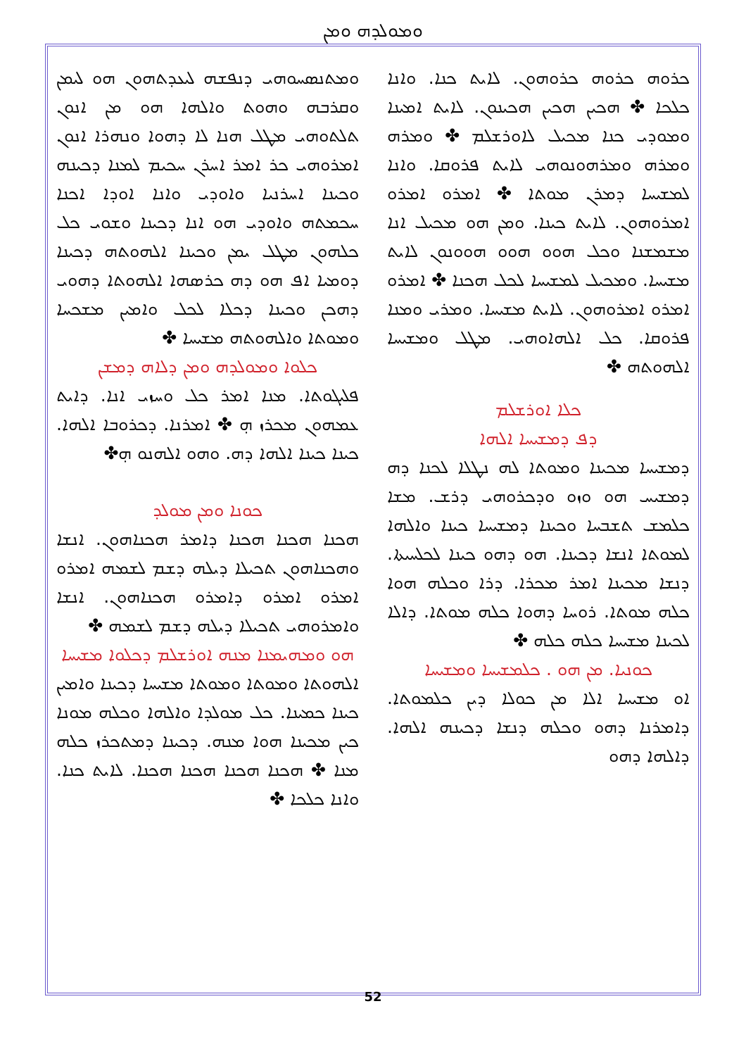ܘܡܘܠܕܗ ܘܡܢ
ܘܡܬܢܣܚܘܗܝ ܕܢܦܫܗ ܠܝܥܕܬܗܘܢ ܗܘ ܠܝܡܢ ܘܩܪܒܗ ܘܗܘܬ ܘܐܠܗܐ ܗܘ ܡܢ ܐܢܘܢ ܬܠܬܘܗܝ ܡܛܠ ܗܢܐ ܠܐ ܕܗܘܐ ܘܢܗܪܐ ܐܢܘܢ ܐܡܪܘܗܝ ܟܪ ܐܡܪ ܐܚܪܢ ܚܟܝܡ ܠܡܢܐ ܕܟܝܢܗ ܘܟܝܢܐ ܐܚܪܢܝܐ ܘܐܘܕܝ ܘܐܢܐ ܐܘܕܐ ܐܟܢܐ ܚܟܡܬܗ ܘܐܘܕܝ ܗܘ ܐܢܐ ܕܟܝܢܐ ܘܫܘܝ ܟܠ ܟܠܗܘܢ ܡܛܠ ܝܡܢ ܘܟܝܢܐ ܐܠܗܘܬܗ ܕܟܝܢܐ ܕܘܡܝܐ ܐܦ ܗܘ ܕܗ ܟܪܣܗܐ ܐܠܗܘܬܐ ܕܗܘܝ ܕܗܟܢ ܘܟܝܢܐ ܕܟܠܐ ܠܟܠ ܘܐܡܝܢ ܡܫܟܚܐ ܘܡܘܬܐ ܘܐܠܗܘܬܗ ܡܫܝܚܐ ✤
ܟܠܘܐ ܘܡܘܠܕܗ ܘܡܢ ܕܠܐܗ ܕܡܫܢ
ܦܠܝܓܘܬܐ. ܡܢܐ ܐܡܪ ܟܠ ܘܚܙܝ ܐܢܐ. ܕܐܝܬ ܥܡܗܘܢ ܡܟܪܙ ܗ̣ ✤ ܐܡܪܢܐ. ܕܟܪܘܒܐ ܐܠܗܐ. ܟܝܢܐ ܟܝܢܐ ܐܠܗܐ ܕܗ. ܘܗܘ ܐܠܗܢܘ ܗ̣✤
ܟܘܢܐ ܘܡܢ ܡܘܠܕ
ܗܟܢܐ ܗܟܢܐ ܗܟܢܐ ܕܐܡܪ ܗܟܢܐܗܘܢ. ܐܢܫܐ ܘܗܟܢܐܗܘܢ ܬܟܝܠܐ ܕܝܠܗ ܕܫܡ ܠܫܡܗ ܐܡܪܘ ܐܡܪܘ ܐܡܪܘ ܕܐܡܪܘ ܗܟܢܐܗܘܢ. ܐܢܫܐ ܘܐܡܪܘܗܝ ܬܟܝܠܐ ܕܝܠܗ ܕܫܡ ܠܫܡܗ ✤
ܗܘ ܘܡܗܝܡܢܐ ܡܢܗ ܐܘܪܫܠܡ ܕܟܠܘܐ ܡܫܝܚܐ
ܐܠܗܘܬܐ ܘܡܘܬܐ ܘܡܘܬܐ ܡܫܝܚܐ ܕܟܝܢܐ ܘܐܡܝܢ ܟܝܢܐ ܟܡܝܢܐ. ܟܠ ܡܘܠܕܐ ܘܐܠܗܐ ܘܟܠܗ ܡܘܢܐ ܟܝܢ ܡܟܝܢܐ ܗܘܐ ܡܢܗ. ܕܟܝܢܐ ܕܡܬܟܪܙ ܟܠܗ ܡܢܐ ✤ ܗܟܢܐ ܗܟܢܐ ܗܟܢܐ ܗܟܢܐ. ܠܐܝܬ ܟܢܐ. ܘܐܢܐ ܟܠܟܐ ✤
ܟܪܘܗ ܟܪܘܗ ܟܪܘܗܘܢ. ܠܐܝܬ ܟܢܐ. ܘܐܢܐ ܟܠܟܐ ✤ ܗܟܝܢ ܗܟܝܢ ܗܟܝܢܘܢ. ܠܐܝܬ ܐܡܝܢܐ ܘܡܘܕܝ ܟܢܐ ܡܟܝܠ ܠܐܘܪܫܠܡ ✤ ܘܡܪܗ ܘܡܪܗ ܘܡܪܗܘܢܘܗܝ ܠܐܝܬ ܦܪܘܩܐ. ܘܐܢܐ ܠܡܫܝܚܐ ܕܡܪܢ ܡܘܬܐ ✤ ܐܡܪܘ ܐܡܪܘ ܐܡܪܘܗܘܢ. ܠܐܝܬ ܟܝܢܐ. ܘܡܢ ܗܘ ܡܟܝܠ ܐܢܐ ܡܫܡܫܢܐ ܘܟܠ ܗܘܘ ܗܘܘ ܗܘܘܢܘܢ ܠܐܝܬ ܡܫܝܚܐ. ܘܡܟܝܠ ܠܡܫܝܚܐ ܠܟܠ ܗܟܢܐ ✤ ܐܡܪܘ ܐܡܪܘ ܐܡܪܘܗܘܢ. ܠܐܝܬ ܡܫܝܚܐ. ܘܡܪܝ ܘܡܢܐ ܦܪܘܩܐ. ܟܠ ܐܠܗܐܘܗܝ. ܡܛܠ ܘܡܫܝܚܐ ܐܠܗܘܬܗ ✤
ܟܠܐ ܐܘܪܫܠܡ
ܕܦ ܕܡܫܝܚܐ ܐܠܗܐ
ܕܡܫܝܚܐ ܡܟܝܢܐ ܘܡܘܬܐ ܠܗ ܢܛܠܐ ܠܟܢܐ ܕܗ ܕܡܫܝܚ ܗܘ ܘܙܘ ܘܕܟܪܘܗܝ ܕܪܫ. ܡܫܐ ܟܠܡܫ ܬܫܒܚܐ ܘܟܝܢܐ ܕܡܫܝܚܐ ܟܝܢܐ ܘܐܠܗܐ ܠܡܘܬܐ ܐܢܫܐ ܕܟܝܢܐ. ܗܘ ܕܗܘ ܟܝܢܐ ܠܟܠܚܝܬܐ. ܕܢܫܐ ܡܟܝܢܐ ܐܡܪ ܡܟܪܐ. ܕܪܐ ܘܟܠܗ ܗܘܐ ܟܠܗ ܡܘܬܐ. ܪܘܚܐ ܕܗܘܐ ܟܠܗ ܡܘܬܐ. ܕܐܠܐ ܠܟܝܢܐ ܡܫܝܚܐ ܟܠܗ ܟܠܗ ✤
ܟܘܢܝܐ. ܡܢ ܗܘ . ܟܠܡܫܝܚܐ ܘܡܫܝܚܐ
ܐܘ ܡܫܝܚܐ ܐܠܐ ܡܢ ܟܘܠܐ ܕܝܢ ܟܠܡܘܬܐ. ܕܐܡܪܢܐ ܕܗܘ ܘܟܠܗ ܕܢܫܐ ܕܟܝܢܗ ܐܠܗܐ. ܕܐܠܗܐ ܕܗܘ
52